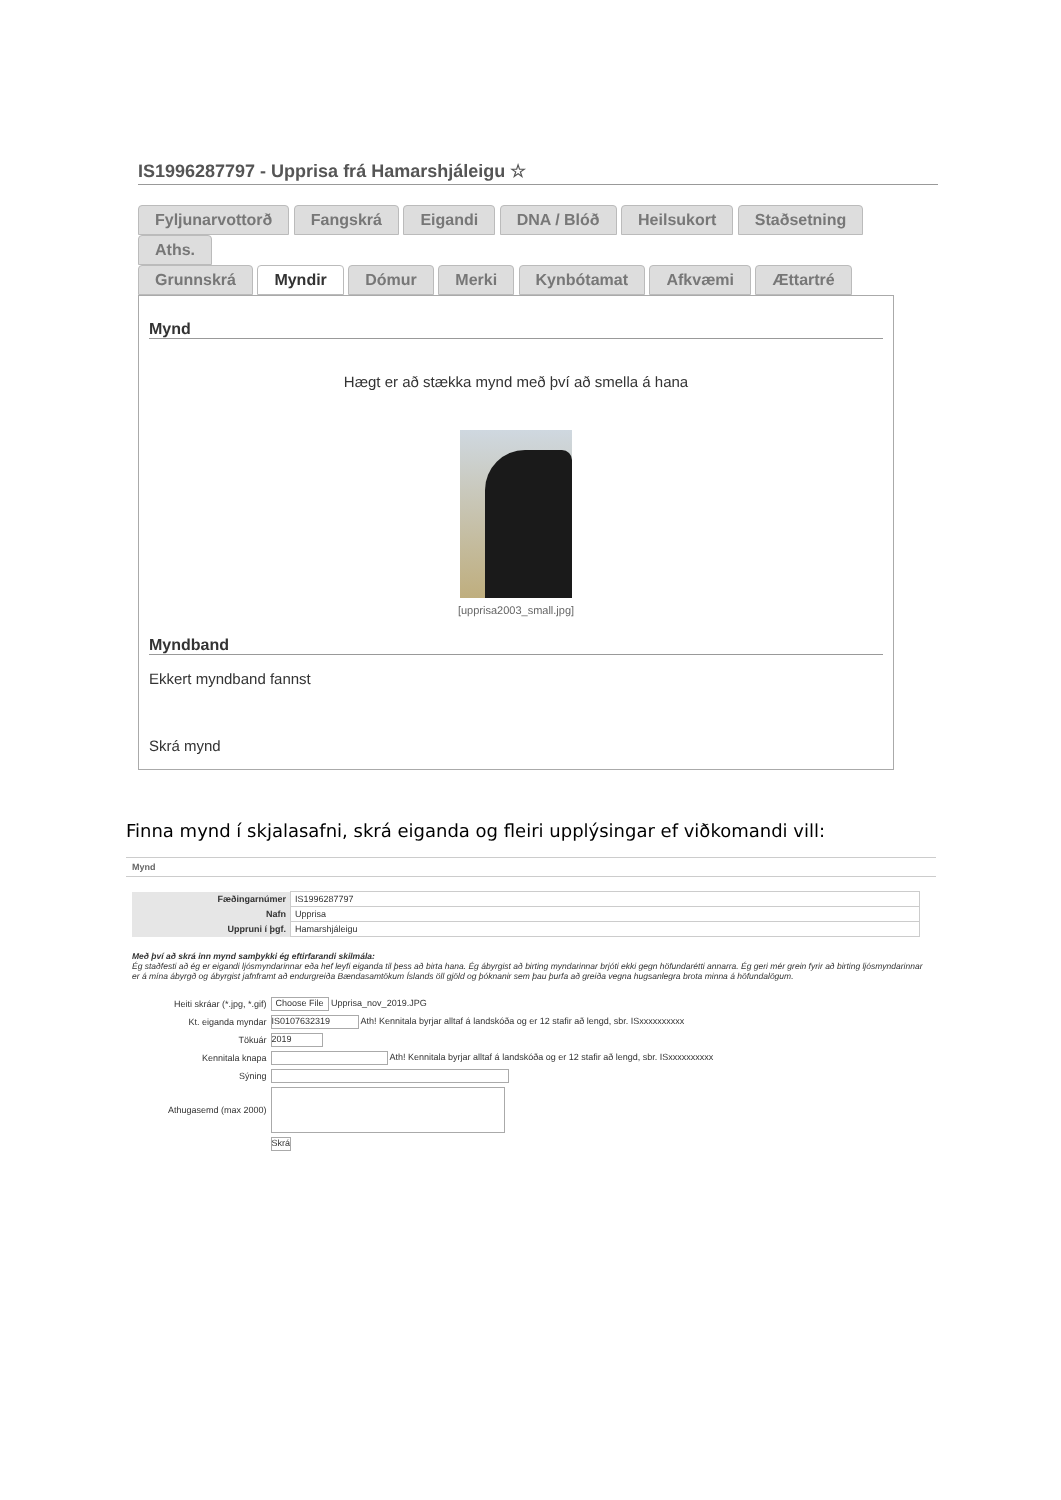IS1996287797 - Upprisa frá Hamarshjáleigu ☆
Fyljunarvottorð Fangskrá Eigandi DNA / Blóð Heilsukort Staðsetning Aths.
Grunnskrá Myndir Dómur Merki Kynbótamat Afkvæmi Ættartré
Mynd
Hægt er að stækka mynd með því að smella á hana
[upprisa2003_small.jpg]
Myndband
Ekkert myndband fannst
Skrá mynd
Finna mynd í skjalasafni, skrá eiganda og fleiri upplýsingar ef viðkomandi vill:
Mynd
| Fæðingarnúmer | IS1996287797 |
| Nafn | Upprisa |
| Uppruni í þgf. | Hamarshjáleigu |
Með því að skrá inn mynd samþykki ég eftirfarandi skilmála:
Ég staðfesti að ég er eigandi ljósmyndarinnar eða hef leyfi eiganda til þess að birta hana. Ég ábyrgist að birting myndarinnar brjóti ekki gegn höfundarétti annarra. Ég geri mér grein fyrir að birting ljósmyndarinnar er á mína ábyrgð og ábyrgist jafnframt að endurgreiða Bændasamtökum Íslands öll gjöld og þóknanir sem þau þurfa að greiða vegna hugsanlegra brota minna á höfundalögum.
| Heiti skráar (*.jpg, *.gif) | Choose File Upprisa_nov_2019.JPG |
| Kt. eiganda myndar | IS0107632319 Ath! Kennitala byrjar alltaf á landskóða og er 12 stafir að lengd, sbr. ISxxxxxxxxxx |
| Tökuár | 2019 |
| Kennitala knapa | Ath! Kennitala byrjar alltaf á landskóða og er 12 stafir að lengd, sbr. ISxxxxxxxxxx |
| Sýning | |
| Athugasemd (max 2000) | |
| | Skrá |